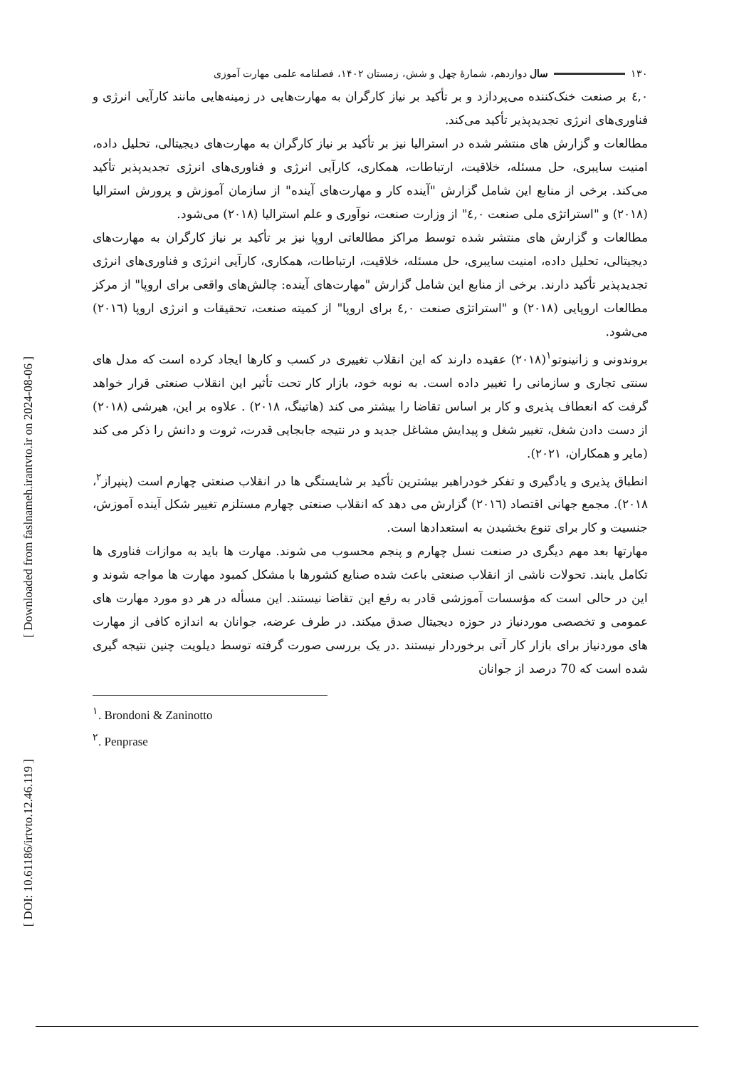[ Downloaded from faslnameh.irantvto.ir on 2024-08-06 ]
[ DOI: 10.61186/irtvto.12.46.119 ]
۱۳۰ سال دوازدهم، شمارهٔ چهل و شش، زمستان ۱۴۰۲، فصلنامه علمی مهارت آموزی
٤,٠ بر صنعت خنک‌کننده می‌پردازد و بر تأکید بر نیاز کارگران به مهارت‌هایی در زمینه‌هایی مانند کارآیی انرژی و فناوری‌های انرژی تجدیدپذیر تأکید می‌کند.
مطالعات و گزارش های منتشر شده در استرالیا نیز بر تأکید بر نیاز کارگران به مهارت‌های دیجیتالی، تحلیل داده، امنیت سایبری، حل مسئله، خلاقیت، ارتباطات، همکاری، کارآیی انرژی و فناوری‌های انرژی تجدیدپذیر تأکید می‌کند. برخی از منابع این شامل گزارش "آینده کار و مهارت‌های آینده" از سازمان آموزش و پرورش استرالیا (۲۰۱۸) و "استراتژی ملی صنعت ٤,٠" از وزارت صنعت، نوآوری و علم استرالیا (۲۰۱۸) می‌شود.
مطالعات و گزارش های منتشر شده توسط مراکز مطالعاتی اروپا نیز بر تأکید بر نیاز کارگران به مهارت‌های دیجیتالی، تحلیل داده، امنیت سایبری، حل مسئله، خلاقیت، ارتباطات، همکاری، کارآیی انرژی و فناوری‌های انرژی تجدیدپذیر تأکید دارند. برخی از منابع این شامل گزارش "مهارت‌های آینده: چالش‌های واقعی برای اروپا" از مرکز مطالعات اروپایی (۲۰۱۸) و "استراتژی صنعت ٤,٠ برای اروپا" از کمیته صنعت، تحقیقات و انرژی اروپا (۲۰۱٦) می‌شود.
بروندونی و زانینوتو<sup>۱</sup>(۲۰۱۸) عقیده دارند که این انقلاب تغییری در کسب و کارها ایجاد کرده است که مدل های سنتی تجاری و سازمانی را تغییر داده است. به نوبه خود، بازار کار تحت تأثیر این انقلاب صنعتی قرار خواهد گرفت که انعطاف پذیری و کار بر اساس تقاضا را بیشتر می کند (هاتینگ، ۲۰۱۸) . علاوه بر این، هیرشی (۲۰۱۸) از دست دادن شغل، تغییر شغل و پیدایش مشاغل جدید و در نتیجه جابجایی قدرت، ثروت و دانش را ذکر می کند (مایر و همکاران، ۲۰۲۱).
انطباق پذیری و یادگیری و تفکر خودراهبر بیشترین تأکید بر شایستگی ها در انقلاب صنعتی چهارم است (پنپراز<sup>۲</sup>، ۲۰۱۸). مجمع جهانی اقتصاد (۲۰۱٦) گزارش می دهد که انقلاب صنعتی چهارم مستلزم تغییر شکل آینده آموزش، جنسیت و کار برای تنوع بخشیدن به استعدادها است.
مهارتها بعد مهم دیگری در صنعت نسل چهارم و پنجم محسوب می شوند. مهارت ها باید به موازات فناوری ها تکامل یابند. تحولات ناشی از انقلاب صنعتی باعث شده صنایع کشورها با مشکل کمبود مهارت ها مواجه شوند و این در حالی است که مؤسسات آموزشی قادر به رفع این تقاضا نیستند. این مسأله در هر دو مورد مهارت های عمومی و تخصصی موردنیاز در حوزه دیجیتال صدق میکند. در طرف عرضه، جوانان به اندازه کافی از مهارت های موردنیاز برای بازار کار آتی برخوردار نیستند .در یک بررسی صورت گرفته توسط دیلویت چنین نتیجه گیری شده است که 70 درصد از جوانان
<sup>۱</sup>. Brondoni & Zaninotto
<sup>۲</sup>. Penprase